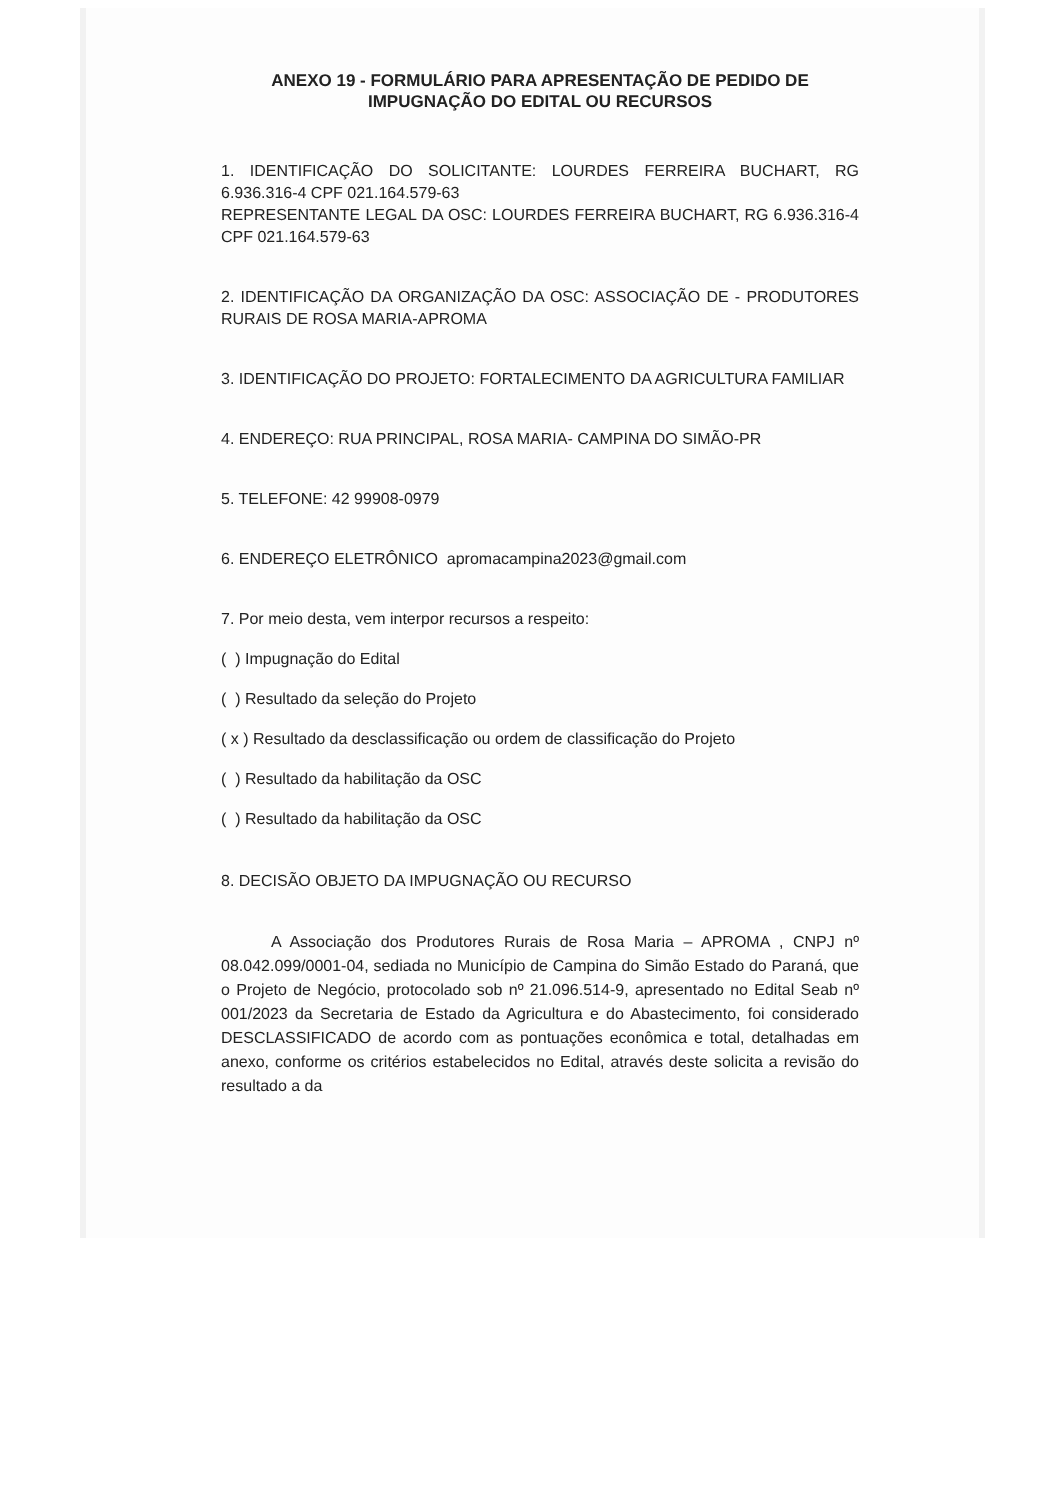ANEXO 19 - FORMULÁRIO PARA APRESENTAÇÃO DE PEDIDO DE
IMPUGNAÇÃO DO EDITAL OU RECURSOS
1. IDENTIFICAÇÃO DO SOLICITANTE: LOURDES FERREIRA BUCHART, RG 6.936.316-4 CPF 021.164.579-63
REPRESENTANTE LEGAL DA OSC: LOURDES FERREIRA BUCHART, RG 6.936.316-4 CPF 021.164.579-63
2. IDENTIFICAÇÃO DA ORGANIZAÇÃO DA OSC: ASSOCIAÇÃO DE - PRODUTORES RURAIS DE ROSA MARIA-APROMA
3. IDENTIFICAÇÃO DO PROJETO: FORTALECIMENTO DA AGRICULTURA FAMILIAR
4. ENDEREÇO: RUA PRINCIPAL, ROSA MARIA- CAMPINA DO SIMÃO-PR
5. TELEFONE: 42 99908-0979
6. ENDEREÇO ELETRÔNICO apromacampina2023@gmail.com
7. Por meio desta, vem interpor recursos a respeito:
( ) Impugnação do Edital
( ) Resultado da seleção do Projeto
( x ) Resultado da desclassificação ou ordem de classificação do Projeto
( ) Resultado da habilitação da OSC
( ) Resultado da habilitação da OSC
8. DECISÃO OBJETO DA IMPUGNAÇÃO OU RECURSO
A Associação dos Produtores Rurais de Rosa Maria – APROMA , CNPJ nº 08.042.099/0001-04, sediada no Município de Campina do Simão Estado do Paraná, que o Projeto de Negócio, protocolado sob nº 21.096.514-9, apresentado no Edital Seab nº 001/2023 da Secretaria de Estado da Agricultura e do Abastecimento, foi considerado DESCLASSIFICADO de acordo com as pontuações econômica e total, detalhadas em anexo, conforme os critérios estabelecidos no Edital, através deste solicita a revisão do resultado a da